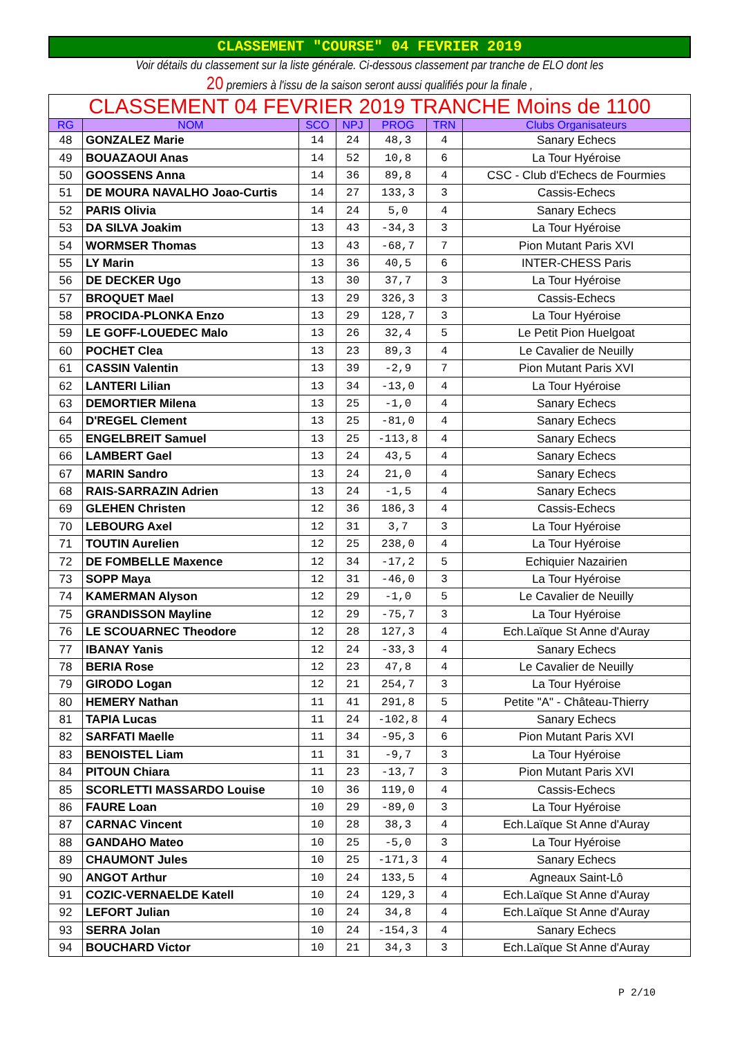CLASSEMENT "COURSE" 04 FEVRIER 2019
Voir détails du classement sur la liste générale. Ci-dessous classement par tranche de ELO dont les
20 premiers à l'issu de la saison seront aussi qualifiés pour la finale ,
| CLASSEMENT 04 FEVRIER 2019 TRANCHE Moins de 1100 | | | | | | |
| --- | --- | --- | --- | --- | --- | --- |
| RG | NOM | SCO | NPJ | PROG | TRN | Clubs Organisateurs |
| 48 | GONZALEZ Marie | 14 | 24 | 48,3 | 4 | Sanary Echecs |
| 49 | BOUAZAOUI Anas | 14 | 52 | 10,8 | 6 | La Tour Hyéroise |
| 50 | GOOSSENS Anna | 14 | 36 | 89,8 | 4 | CSC - Club d'Echecs de Fourmies |
| 51 | DE MOURA NAVALHO Joao-Curtis | 14 | 27 | 133,3 | 3 | Cassis-Echecs |
| 52 | PARIS Olivia | 14 | 24 | 5,0 | 4 | Sanary Echecs |
| 53 | DA SILVA Joakim | 13 | 43 | -34,3 | 3 | La Tour Hyéroise |
| 54 | WORMSER Thomas | 13 | 43 | -68,7 | 7 | Pion Mutant Paris XVI |
| 55 | LY Marin | 13 | 36 | 40,5 | 6 | INTER-CHESS Paris |
| 56 | DE DECKER Ugo | 13 | 30 | 37,7 | 3 | La Tour Hyéroise |
| 57 | BROQUET Mael | 13 | 29 | 326,3 | 3 | Cassis-Echecs |
| 58 | PROCIDA-PLONKA Enzo | 13 | 29 | 128,7 | 3 | La Tour Hyéroise |
| 59 | LE GOFF-LOUEDEC Malo | 13 | 26 | 32,4 | 5 | Le Petit Pion Huelgoat |
| 60 | POCHET Clea | 13 | 23 | 89,3 | 4 | Le Cavalier de Neuilly |
| 61 | CASSIN Valentin | 13 | 39 | -2,9 | 7 | Pion Mutant Paris XVI |
| 62 | LANTERI Lilian | 13 | 34 | -13,0 | 4 | La Tour Hyéroise |
| 63 | DEMORTIER Milena | 13 | 25 | -1,0 | 4 | Sanary Echecs |
| 64 | D'REGEL Clement | 13 | 25 | -81,0 | 4 | Sanary Echecs |
| 65 | ENGELBREIT Samuel | 13 | 25 | -113,8 | 4 | Sanary Echecs |
| 66 | LAMBERT Gael | 13 | 24 | 43,5 | 4 | Sanary Echecs |
| 67 | MARIN Sandro | 13 | 24 | 21,0 | 4 | Sanary Echecs |
| 68 | RAIS-SARRAZIN Adrien | 13 | 24 | -1,5 | 4 | Sanary Echecs |
| 69 | GLEHEN Christen | 12 | 36 | 186,3 | 4 | Cassis-Echecs |
| 70 | LEBOURG Axel | 12 | 31 | 3,7 | 3 | La Tour Hyéroise |
| 71 | TOUTIN Aurelien | 12 | 25 | 238,0 | 4 | La Tour Hyéroise |
| 72 | DE FOMBELLE Maxence | 12 | 34 | -17,2 | 5 | Echiquier Nazairien |
| 73 | SOPP Maya | 12 | 31 | -46,0 | 3 | La Tour Hyéroise |
| 74 | KAMERMAN Alyson | 12 | 29 | -1,0 | 5 | Le Cavalier de Neuilly |
| 75 | GRANDISSON Mayline | 12 | 29 | -75,7 | 3 | La Tour Hyéroise |
| 76 | LE SCOUARNEC Theodore | 12 | 28 | 127,3 | 4 | Ech.Laïque St Anne d'Auray |
| 77 | IBANAY Yanis | 12 | 24 | -33,3 | 4 | Sanary Echecs |
| 78 | BERIA Rose | 12 | 23 | 47,8 | 4 | Le Cavalier de Neuilly |
| 79 | GIRODO Logan | 12 | 21 | 254,7 | 3 | La Tour Hyéroise |
| 80 | HEMERY Nathan | 11 | 41 | 291,8 | 5 | Petite "A" - Château-Thierry |
| 81 | TAPIA Lucas | 11 | 24 | -102,8 | 4 | Sanary Echecs |
| 82 | SARFATI Maelle | 11 | 34 | -95,3 | 6 | Pion Mutant Paris XVI |
| 83 | BENOISTEL Liam | 11 | 31 | -9,7 | 3 | La Tour Hyéroise |
| 84 | PITOUN Chiara | 11 | 23 | -13,7 | 3 | Pion Mutant Paris XVI |
| 85 | SCORLETTI MASSARDO Louise | 10 | 36 | 119,0 | 4 | Cassis-Echecs |
| 86 | FAURE Loan | 10 | 29 | -89,0 | 3 | La Tour Hyéroise |
| 87 | CARNAC Vincent | 10 | 28 | 38,3 | 4 | Ech.Laïque St Anne d'Auray |
| 88 | GANDAHO Mateo | 10 | 25 | -5,0 | 3 | La Tour Hyéroise |
| 89 | CHAUMONT Jules | 10 | 25 | -171,3 | 4 | Sanary Echecs |
| 90 | ANGOT Arthur | 10 | 24 | 133,5 | 4 | Agneaux Saint-Lô |
| 91 | COZIC-VERNAELDE Katell | 10 | 24 | 129,3 | 4 | Ech.Laïque St Anne d'Auray |
| 92 | LEFORT Julian | 10 | 24 | 34,8 | 4 | Ech.Laïque St Anne d'Auray |
| 93 | SERRA Jolan | 10 | 24 | -154,3 | 4 | Sanary Echecs |
| 94 | BOUCHARD Victor | 10 | 21 | 34,3 | 3 | Ech.Laïque St Anne d'Auray |
P 2/10